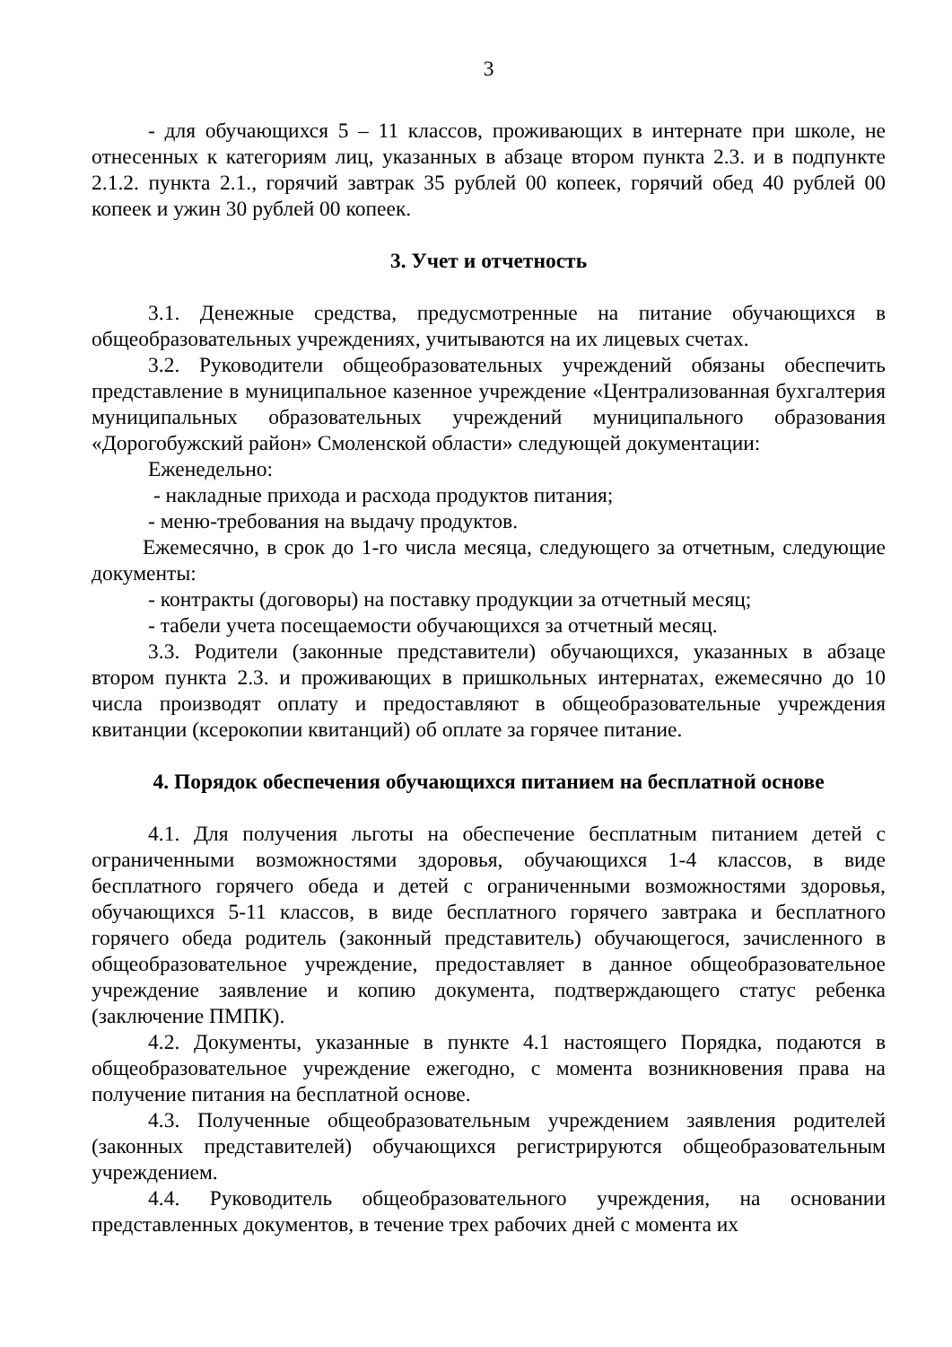3
- для обучающихся 5 – 11 классов, проживающих в интернате при школе, не отнесенных к категориям лиц, указанных в абзаце втором пункта 2.3. и в подпункте 2.1.2. пункта 2.1., горячий завтрак 35 рублей 00 копеек, горячий обед 40 рублей 00 копеек и ужин 30 рублей 00 копеек.
3. Учет и отчетность
3.1. Денежные средства, предусмотренные на питание обучающихся в общеобразовательных учреждениях, учитываются на их лицевых счетах.
3.2. Руководители общеобразовательных учреждений обязаны обеспечить представление в муниципальное казенное учреждение «Централизованная бухгалтерия муниципальных образовательных учреждений муниципального образования «Дорогобужский район» Смоленской области» следующей документации:
Еженедельно:
- накладные прихода и расхода продуктов питания;
- меню-требования на выдачу продуктов.
Ежемесячно, в срок до 1-го числа месяца, следующего за отчетным, следующие документы:
- контракты (договоры) на поставку продукции за отчетный месяц;
- табели учета посещаемости обучающихся за отчетный месяц.
3.3. Родители (законные представители) обучающихся, указанных в абзаце втором пункта 2.3. и проживающих в пришкольных интернатах, ежемесячно до 10 числа производят оплату и предоставляют в общеобразовательные учреждения квитанции (ксерокопии квитанций) об оплате за горячее питание.
4. Порядок обеспечения обучающихся питанием на бесплатной основе
4.1. Для получения льготы на обеспечение бесплатным питанием детей с ограниченными возможностями здоровья, обучающихся 1-4 классов, в виде бесплатного горячего обеда и детей с ограниченными возможностями здоровья, обучающихся 5-11 классов, в виде бесплатного горячего завтрака и бесплатного горячего обеда родитель (законный представитель) обучающегося, зачисленного в общеобразовательное учреждение, предоставляет в данное общеобразовательное учреждение заявление и копию документа, подтверждающего статус ребенка (заключение ПМПК).
4.2. Документы, указанные в пункте 4.1 настоящего Порядка, подаются в общеобразовательное учреждение ежегодно, с момента возникновения права на получение питания на бесплатной основе.
4.3. Полученные общеобразовательным учреждением заявления родителей (законных представителей) обучающихся регистрируются общеобразовательным учреждением.
4.4. Руководитель общеобразовательного учреждения, на основании представленных документов, в течение трех рабочих дней с момента их